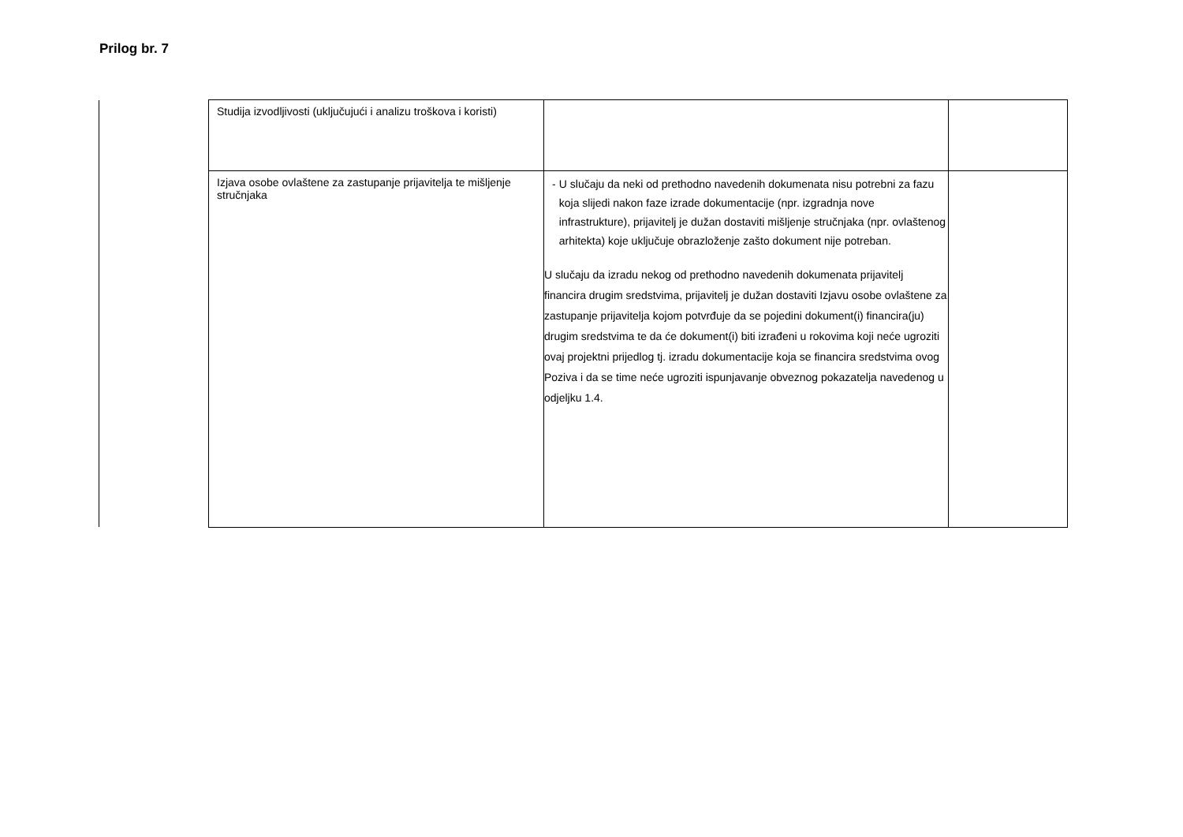Prilog br. 7
| Studija izvodljivosti (uključujući i analizu troškova i koristi) | | |
| Izjava osobe ovlaštene za zastupanje prijavitelja te mišljenje stručnjaka | - U slučaju da neki od prethodno navedenih dokumenata nisu potrebni za fazu koja slijedi nakon faze izrade dokumentacije (npr. izgradnja nove infrastrukture), prijavitelj je dužan dostaviti mišljenje stručnjaka (npr. ovlaštenog arhitekta) koje uključuje obrazloženje zašto dokument nije potreban. U slučaju da izradu nekog od prethodno navedenih dokumenata prijavitelj financira drugim sredstvima, prijavitelj je dužan dostaviti Izjavu osobe ovlaštene za zastupanje prijavitelja kojom potvrđuje da se pojedini dokument(i) financira(ju) drugim sredstvima te da će dokument(i) biti izrađeni u rokovima koji neće ugroziti ovaj projektni prijedlog tj. izradu dokumentacije koja se financira sredstvima ovog Poziva i da se time neće ugroziti ispunjavanje obveznog pokazatelja navedenog u odjeljku 1.4. | |